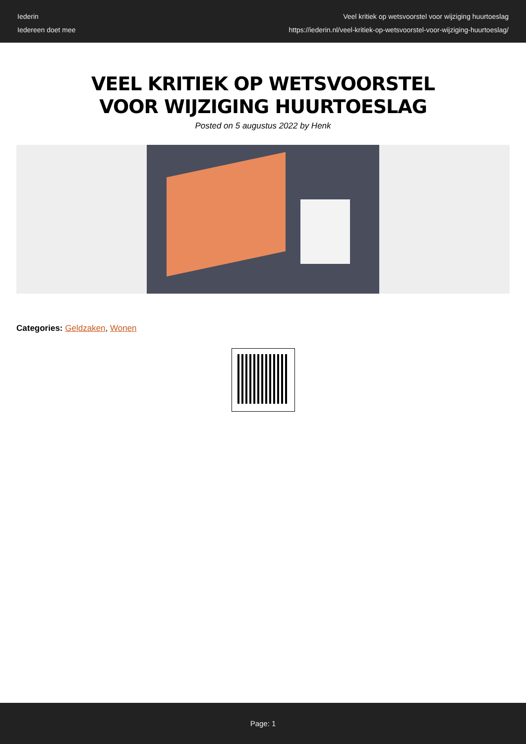Iederin
Iedereen doet mee
Veel kritiek op wetsvoorstel voor wijziging huurtoeslag
https://iederin.nl/veel-kritiek-op-wetsvoorstel-voor-wijziging-huurtoeslag/
VEEL KRITIEK OP WETSVOORSTEL VOOR WIJZIGING HUURTOESLAG
Posted on 5 augustus 2022 by Henk
Categories: Geldzaken, Wonen
Page: 1